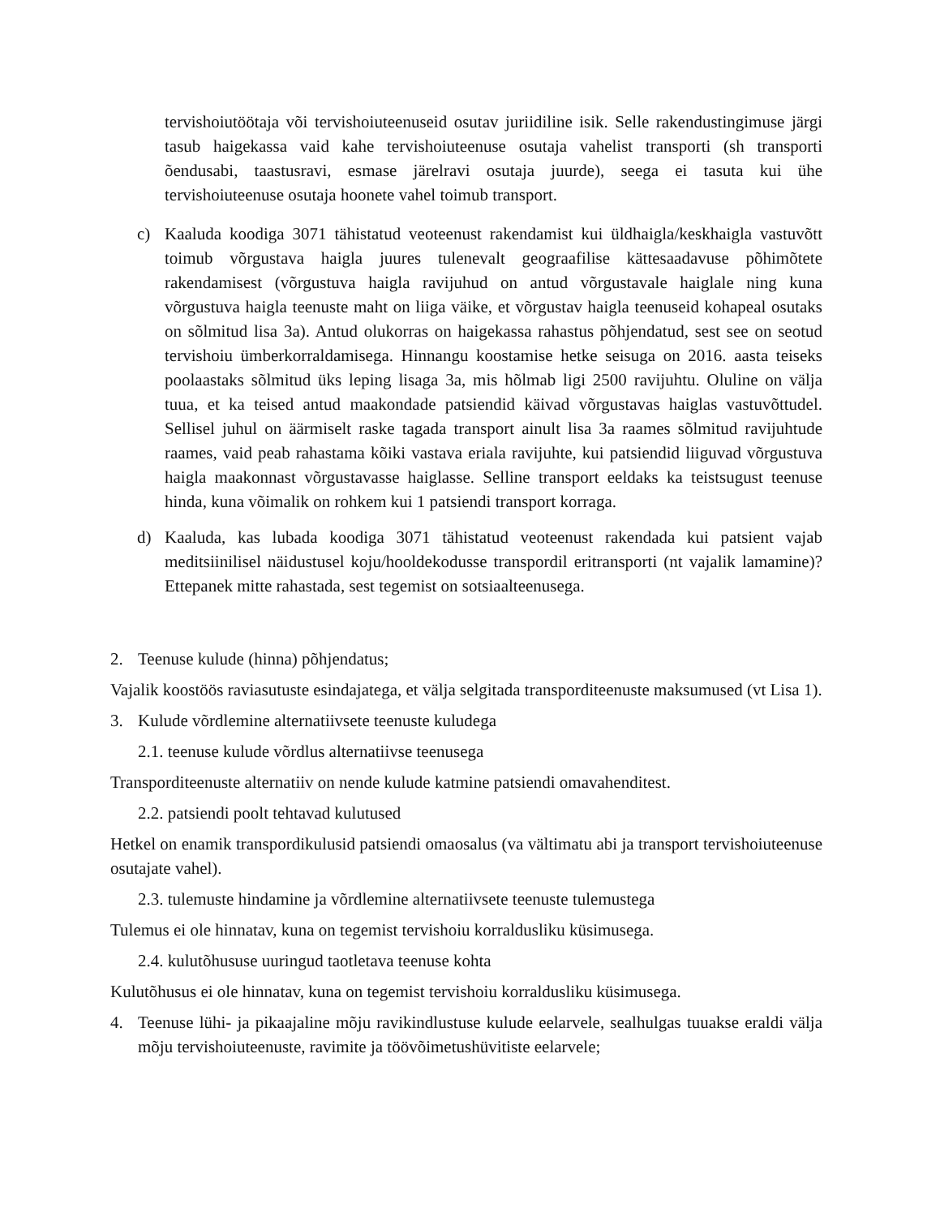tervishoiutöötaja või tervishoiuteenuseid osutav juriidiline isik. Selle rakendustingimuse järgi tasub haigekassa vaid kahe tervishoiuteenuse osutaja vahelist transporti (sh transporti õendusabi, taastusravi, esmase järelravi osutaja juurde), seega ei tasuta kui ühe tervishoiuteenuse osutaja hoonete vahel toimub transport.
c) Kaaluda koodiga 3071 tähistatud veoteenust rakendamist kui üldhaigla/keskhaigla vastuvõtt toimub võrgustava haigla juures tulenevalt geograafilise kättesaadavuse põhimõtete rakendamisest (võrgustuva haigla ravijuhud on antud võrgustavale haiglale ning kuna võrgustuva haigla teenuste maht on liiga väike, et võrgustav haigla teenuseid kohapeal osutaks on sõlmitud lisa 3a). Antud olukorras on haigekassa rahastus põhjendatud, sest see on seotud tervishoiu ümberkorraldamisega. Hinnangu koostamise hetke seisuga on 2016. aasta teiseks poolaastaks sõlmitud üks leping lisaga 3a, mis hõlmab ligi 2500 ravijuhtu. Oluline on välja tuua, et ka teised antud maakondade patsiendid käivad võrgustavas haiglas vastuvõttudel. Sellisel juhul on äärmiselt raske tagada transport ainult lisa 3a raames sõlmitud ravijuhtude raames, vaid peab rahastama kõiki vastava eriala ravijuhte, kui patsiendid liiguvad võrgustuva haigla maakonnast võrgustavasse haiglasse. Selline transport eeldaks ka teistsugust teenuse hinda, kuna võimalik on rohkem kui 1 patsiendi transport korraga.
d) Kaaluda, kas lubada koodiga 3071 tähistatud veoteenust rakendada kui patsient vajab meditsiinilisel näidustusel koju/hooldekodusse transpordil eritransporti (nt vajalik lamamine)? Ettepanek mitte rahastada, sest tegemist on sotsiaalteenusega.
2. Teenuse kulude (hinna) põhjendatus;
Vajalik koostöös raviasutuste esindajatega, et välja selgitada transporditeenuste maksumused (vt Lisa 1).
3. Kulude võrdlemine alternatiivsete teenuste kuludega
2.1. teenuse kulude võrdlus alternatiivse teenusega
Transporditeenuste alternatiiv on nende kulude katmine patsiendi omavahenditest.
2.2. patsiendi poolt tehtavad kulutused
Hetkel on enamik transpordikulusid patsiendi omaosalus (va vältimatu abi ja transport tervishoiuteenuse osutajate vahel).
2.3. tulemuste hindamine ja võrdlemine alternatiivsete teenuste tulemustega
Tulemus ei ole hinnatav, kuna on tegemist tervishoiu korraldusliku küsimusega.
2.4. kulutõhususe uuringud taotletava teenuse kohta
Kulutõhusus ei ole hinnatav, kuna on tegemist tervishoiu korraldusliku küsimusega.
4. Teenuse lühi- ja pikaajaline mõju ravikindlustuse kulude eelarvele, sealhulgas tuuakse eraldi välja mõju tervishoiuteenuste, ravimite ja töövõimetushüvitiste eelarvele;